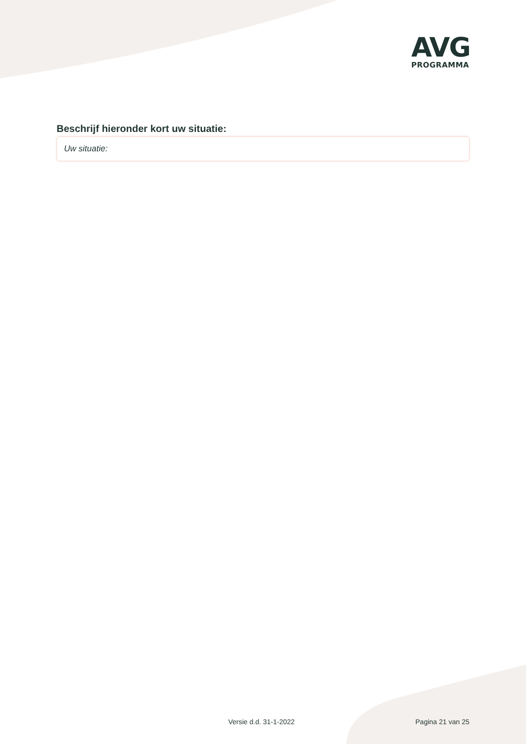AVG
PROGRAMMA
Beschrijf hieronder kort uw situatie:
Uw situatie:
Versie d.d. 31-1-2022 Pagina 21 van 25